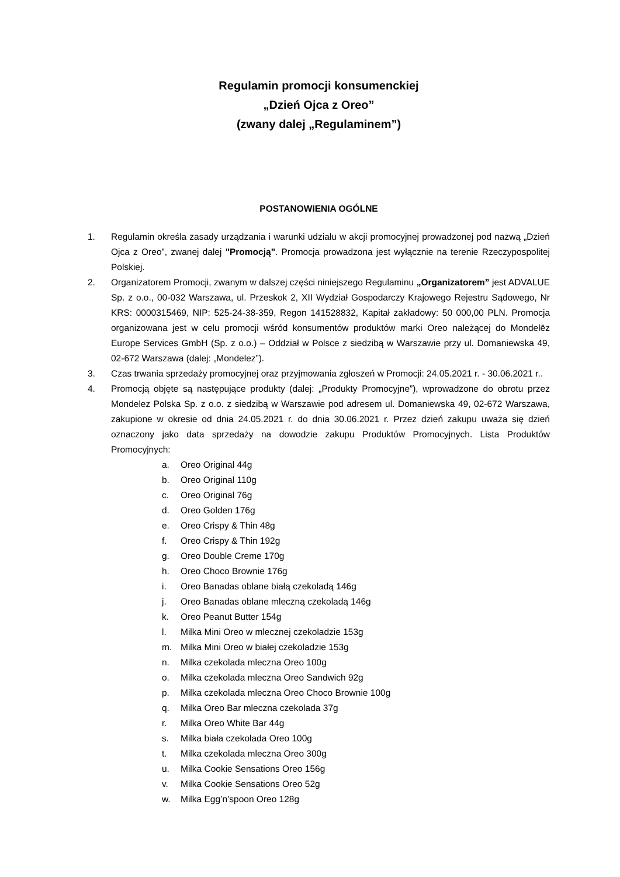Regulamin promocji konsumenckiej
„Dzień Ojca z Oreo”
(zwany dalej „Regulaminem”)
POSTANOWIENIA OGÓLNE
1. Regulamin określa zasady urządzania i warunki udziału w akcji promocyjnej prowadzonej pod nazwą „Dzień Ojca z Oreo”, zwanej dalej "Promocją". Promocja prowadzona jest wyłącznie na terenie Rzeczypospolitej Polskiej.
2. Organizatorem Promocji, zwanym w dalszej części niniejszego Regulaminu „Organizatorem” jest ADVALUE Sp. z o.o., 00-032 Warszawa, ul. Przeskok 2, XII Wydział Gospodarczy Krajowego Rejestru Sądowego, Nr KRS: 0000315469, NIP: 525-24-38-359, Regon 141528832, Kapitał zakładowy: 50 000,00 PLN. Promocja organizowana jest w celu promocji wśród konsumentów produktów marki Oreo należącej do Mondelēz Europe Services GmbH (Sp. z o.o.) – Oddział w Polsce z siedzibą w Warszawie przy ul. Domaniewska 49, 02-672 Warszawa (dalej: „Mondelez”).
3. Czas trwania sprzedaży promocyjnej oraz przyjmowania zgłoszeń w Promocji: 24.05.2021 r. - 30.06.2021 r..
4. Promocją objęte są następujące produkty (dalej: „Produkty Promocyjne”), wprowadzone do obrotu przez Mondelez Polska Sp. z o.o. z siedzibą w Warszawie pod adresem ul. Domaniewska 49, 02-672 Warszawa, zakupione w okresie od dnia 24.05.2021 r. do dnia 30.06.2021 r. Przez dzień zakupu uważa się dzień oznaczony jako data sprzedaży na dowodzie zakupu Produktów Promocyjnych. Lista Produktów Promocyjnych:
a. Oreo Original 44g
b. Oreo Original 110g
c. Oreo Original 76g
d. Oreo Golden 176g
e. Oreo Crispy & Thin 48g
f. Oreo Crispy & Thin 192g
g. Oreo Double Creme 170g
h. Oreo Choco Brownie 176g
i. Oreo Banadas oblane białą czekoladą 146g
j. Oreo Banadas oblane mleczną czekoladą 146g
k. Oreo Peanut Butter 154g
l. Milka Mini Oreo w mlecznej czekoladzie 153g
m. Milka Mini Oreo w białej czekoladzie 153g
n. Milka czekolada mleczna Oreo 100g
o. Milka czekolada mleczna Oreo Sandwich 92g
p. Milka czekolada mleczna Oreo Choco Brownie 100g
q. Milka Oreo Bar mleczna czekolada 37g
r. Milka Oreo White Bar 44g
s. Milka biała czekolada Oreo 100g
t. Milka czekolada mleczna Oreo 300g
u. Milka Cookie Sensations Oreo 156g
v. Milka Cookie Sensations Oreo 52g
w. Milka Egg’n’spoon Oreo 128g